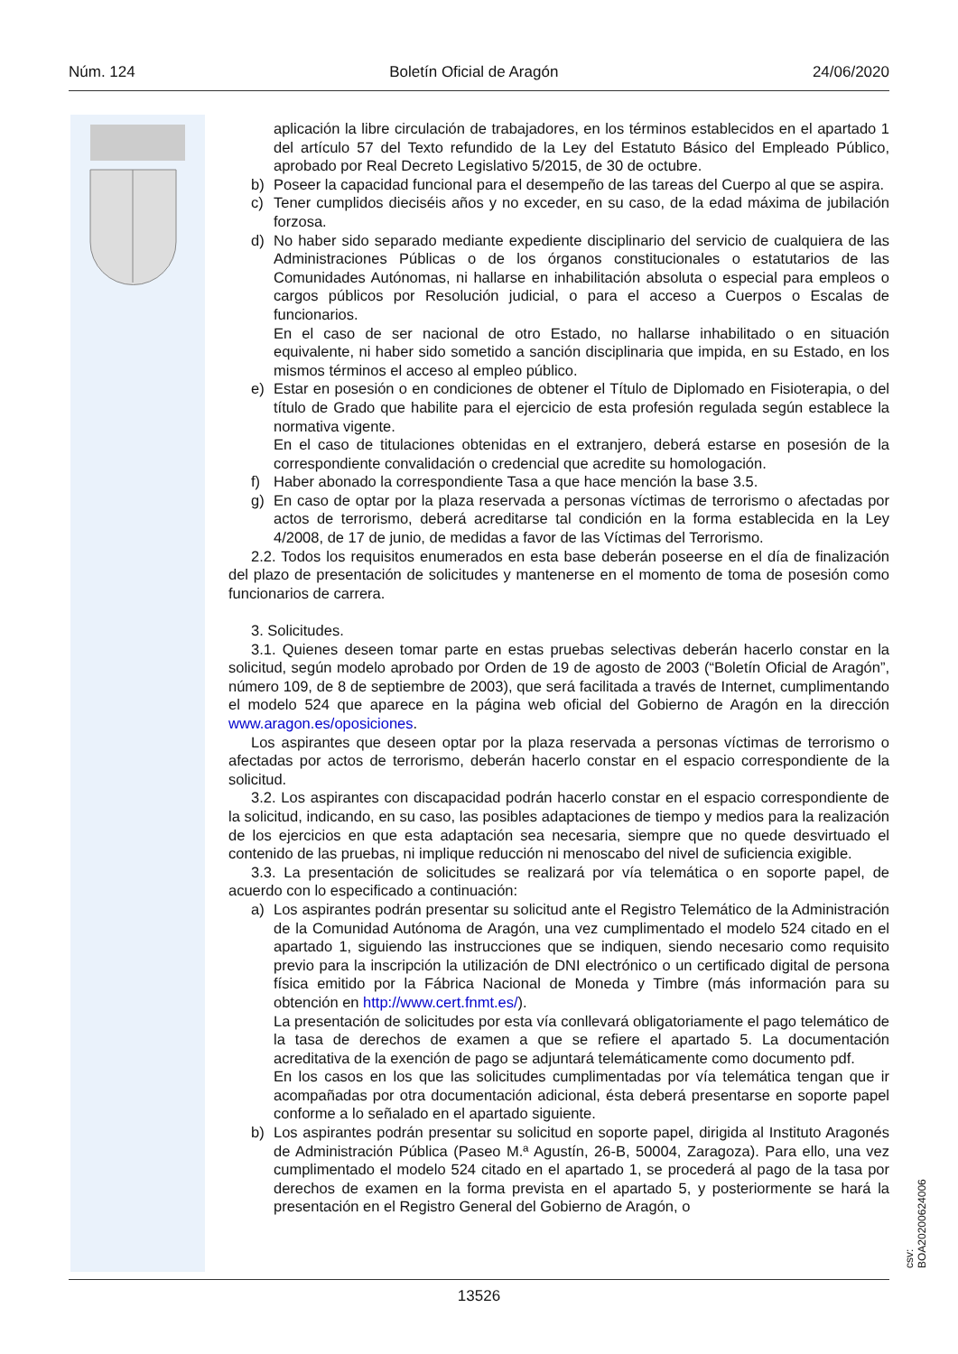Núm. 124 Boletín Oficial de Aragón 24/06/2020
aplicación la libre circulación de trabajadores, en los términos establecidos en el apartado 1 del artículo 57 del Texto refundido de la Ley del Estatuto Básico del Empleado Público, aprobado por Real Decreto Legislativo 5/2015, de 30 de octubre.
b) Poseer la capacidad funcional para el desempeño de las tareas del Cuerpo al que se aspira.
c) Tener cumplidos dieciséis años y no exceder, en su caso, de la edad máxima de jubilación forzosa.
d) No haber sido separado mediante expediente disciplinario del servicio de cualquiera de las Administraciones Públicas o de los órganos constitucionales o estatutarios de las Comunidades Autónomas, ni hallarse en inhabilitación absoluta o especial para empleos o cargos públicos por Resolución judicial, o para el acceso a Cuerpos o Escalas de funcionarios.
En el caso de ser nacional de otro Estado, no hallarse inhabilitado o en situación equivalente, ni haber sido sometido a sanción disciplinaria que impida, en su Estado, en los mismos términos el acceso al empleo público.
e) Estar en posesión o en condiciones de obtener el Título de Diplomado en Fisioterapia, o del título de Grado que habilite para el ejercicio de esta profesión regulada según establece la normativa vigente.
En el caso de titulaciones obtenidas en el extranjero, deberá estarse en posesión de la correspondiente convalidación o credencial que acredite su homologación.
f) Haber abonado la correspondiente Tasa a que hace mención la base 3.5.
g) En caso de optar por la plaza reservada a personas víctimas de terrorismo o afectadas por actos de terrorismo, deberá acreditarse tal condición en la forma establecida en la Ley 4/2008, de 17 de junio, de medidas a favor de las Víctimas del Terrorismo.
2.2. Todos los requisitos enumerados en esta base deberán poseerse en el día de finalización del plazo de presentación de solicitudes y mantenerse en el momento de toma de posesión como funcionarios de carrera.
3. Solicitudes.
3.1. Quienes deseen tomar parte en estas pruebas selectivas deberán hacerlo constar en la solicitud, según modelo aprobado por Orden de 19 de agosto de 2003 (“Boletín Oficial de Aragón”, número 109, de 8 de septiembre de 2003), que será facilitada a través de Internet, cumplimentando el modelo 524 que aparece en la página web oficial del Gobierno de Aragón en la dirección www.aragon.es/oposiciones.
Los aspirantes que deseen optar por la plaza reservada a personas víctimas de terrorismo o afectadas por actos de terrorismo, deberán hacerlo constar en el espacio correspondiente de la solicitud.
3.2. Los aspirantes con discapacidad podrán hacerlo constar en el espacio correspondiente de la solicitud, indicando, en su caso, las posibles adaptaciones de tiempo y medios para la realización de los ejercicios en que esta adaptación sea necesaria, siempre que no quede desvirtuado el contenido de las pruebas, ni implique reducción ni menoscabo del nivel de suficiencia exigible.
3.3. La presentación de solicitudes se realizará por vía telemática o en soporte papel, de acuerdo con lo especificado a continuación:
a) Los aspirantes podrán presentar su solicitud ante el Registro Telemático de la Administración de la Comunidad Autónoma de Aragón, una vez cumplimentado el modelo 524 citado en el apartado 1, siguiendo las instrucciones que se indiquen, siendo necesario como requisito previo para la inscripción la utilización de DNI electrónico o un certificado digital de persona física emitido por la Fábrica Nacional de Moneda y Timbre (más información para su obtención en http://www.cert.fnmt.es/).
La presentación de solicitudes por esta vía conllevará obligatoriamente el pago telemático de la tasa de derechos de examen a que se refiere el apartado 5. La documentación acreditativa de la exención de pago se adjuntará telemáticamente como documento pdf.
En los casos en los que las solicitudes cumplimentadas por vía telemática tengan que ir acompañadas por otra documentación adicional, ésta deberá presentarse en soporte papel conforme a lo señalado en el apartado siguiente.
b) Los aspirantes podrán presentar su solicitud en soporte papel, dirigida al Instituto Aragonés de Administración Pública (Paseo M.ª Agustín, 26-B, 50004, Zaragoza). Para ello, una vez cumplimentado el modelo 524 citado en el apartado 1, se procederá al pago de la tasa por derechos de examen en la forma prevista en el apartado 5, y posteriormente se hará la presentación en el Registro General del Gobierno de Aragón, o
csv: BOA20200624006
13526